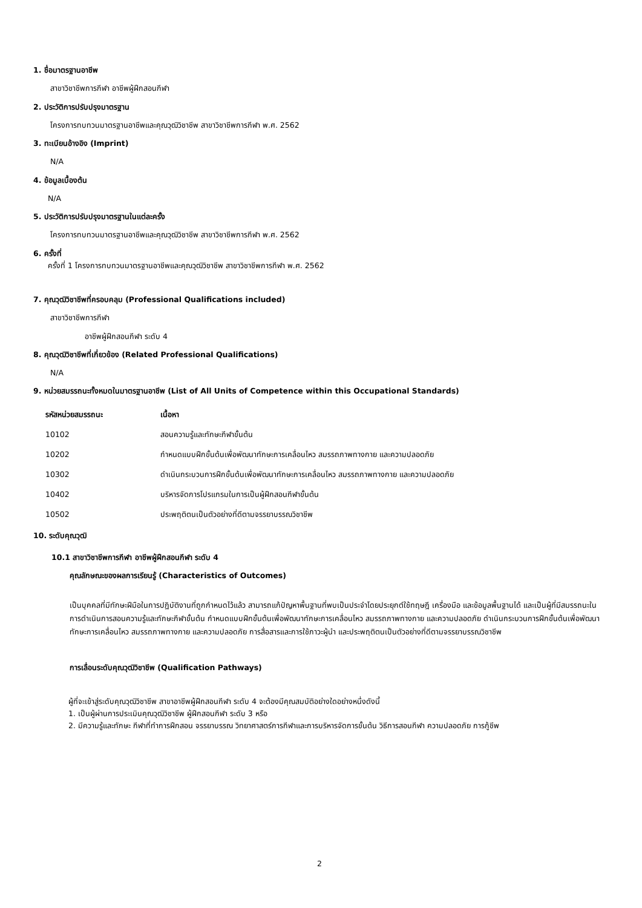1. ชื่อมาตรฐานอาชีพ
สาขาวิชาชีพการกีฬา อาชีพผู้ฝึกสอนกีฬา
2. ประวัติการปรับปรุงมาตรฐาน
โครงการทบทวนมาตรฐานอาชีพและคุณวุฒิวิชาชีพ สาขาวิชาชีพการกีฬา พ.ศ. 2562
3. ทะเบียนอ้างอิง (Imprint)
N/A
4. ข้อมูลเบื้องต้น
N/A
5. ประวัติการปรับปรุงมาตรฐานในแต่ละครั้ง
โครงการทบทวนมาตรฐานอาชีพและคุณวุฒิวิชาชีพ สาขาวิชาชีพการกีฬา พ.ศ. 2562
6. ครั้งที่
ครั้งที่ 1 โครงการทบทวนมาตรฐานอาชีพและคุณวุฒิวิชาชีพ สาขาวิชาชีพการกีฬา พ.ศ. 2562
7. คุณวุฒิวิชาชีพที่ครอบคลุม (Professional Qualifications included)
สาขาวิชาชีพการกีฬา
อาชีพผู้ฝึกสอนกีฬา ระดับ 4
8. คุณวุฒิวิชาชีพที่เกี่ยวข้อง (Related Professional Qualifications)
N/A
9. หน่วยสมรรถนะทั้งหมดในมาตรฐานอาชีพ (List of All Units of Competence within this Occupational Standards)
| รหัสหน่วยสมรรถนะ | เนื้อหา |
| --- | --- |
| 10102 | สอนความรู้และทักษะกีฬาขั้นต้น |
| 10202 | กำหนดแบบฝึกขั้นต้นเพื่อพัฒนาทักษะการเคลื่อนไหว สมรรถภาพทางกาย และความปลอดภัย |
| 10302 | ดำเนินกระบวนการฝึกขั้นต้นเพื่อพัฒนาทักษะการเคลื่อนไหว สมรรถภาพทางกาย และความปลอดภัย |
| 10402 | บริหารจัดการโปรแกรมในการเป็นผู้ฝึกสอนกีฬาขั้นต้น |
| 10502 | ประพฤติตนเป็นตัวอย่างที่ดีตามจรรยาบรรณวิชาชีพ |
10. ระดับคุณวุฒิ
10.1 สาขาวิชาชีพการกีฬา อาชีพผู้ฝึกสอนกีฬา ระดับ 4
คุณลักษณะของผลการเรียนรู้ (Characteristics of Outcomes)
เป็นบุคคลที่มีทักษะฝีมือในการปฏิบัติงานที่ถูกกำหนดไว้แล้ว สามารถแก้ปัญหาพื้นฐานที่พบเป็นประจำโดยประยุกต์ใช้ทฤษฎี เครื่องมือ และข้อมูลพื้นฐานได้ และเป็นผู้ที่มีสมรรถนะในการดำเนินการสอนความรู้และทักษะกีฬาขั้นต้น กำหนดแบบฝึกขั้นต้นเพื่อพัฒนาทักษะการเคลื่อนไหว สมรรถภาพทางกาย และความปลอดภัย ดำเนินกระบวนการฝึกขั้นต้นเพื่อพัฒนาทักษะการเคลื่อนไหว สมรรถภาพทางกาย และความปลอดภัย การสื่อสารและการใช้ภาวะผู้นำ และประพฤติตนเป็นตัวอย่างที่ดีตามจรรยาบรรณวิชาชีพ
การเลื่อนระดับคุณวุฒิวิชาชีพ (Qualification Pathways)
ผู้ที่จะเข้าสู่ระดับคุณวุฒิวิชาชีพ สาขาอาชีพผู้ฝึกสอนกีฬา ระดับ 4 จะต้องมีคุณสมบัติอย่างใดอย่างหนึ่งดังนี้
1. เป็นผู้ผ่านการประเมินคุณวุฒิวิชาชีพ ผู้ฝึกสอนกีฬา ระดับ 3 หรือ
2. มีความรู้และทักษะ กีฬาที่ทำการฝึกสอน จรรยาบรรณ วิทยาศาสตร์การกีฬาและการบริหารจัดการขั้นต้น วิธีการสอนกีฬา ความปลอดภัย การกู้ชีพ
2